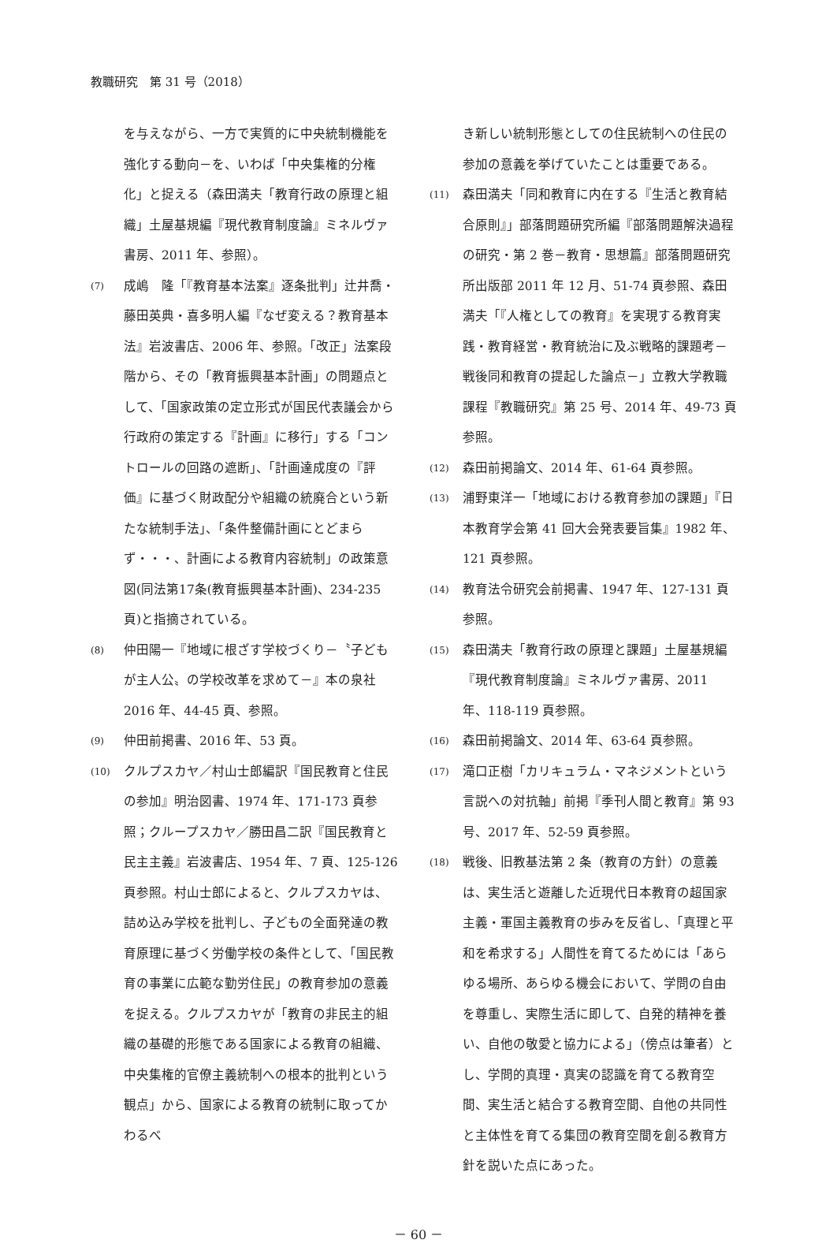教職研究　第 31 号（2018）
を与えながら、一方で実質的に中央統制機能を強化する動向－を、いわば「中央集権的分権化」と捉える（森田満夫「教育行政の原理と組織」土屋基規編『現代教育制度論』ミネルヴァ書房、2011 年、参照）。
(7) 成嶋　隆「『教育基本法案』逐条批判」辻井喬・藤田英典・喜多明人編『なぜ変える？教育基本法』岩波書店、2006 年、参照。「改正」法案段階から、その「教育振興基本計画」の問題点として、「国家政策の定立形式が国民代表議会から行政府の策定する『計画』に移行」する「コントロールの回路の遮断」、「計画達成度の『評価』に基づく財政配分や組織の統廃合という新たな統制手法」、「条件整備計画にとどまらず・・・、計画による教育内容統制」の政策意図(同法第17条(教育振興基本計画)、234-235頁)と指摘されている。
(8) 仲田陽一『地域に根ざす学校づくり－〝子どもが主人公〟の学校改革を求めて－』本の泉社 2016 年、44-45 頁、参照。
(9) 仲田前掲書、2016 年、53 頁。
(10) クルプスカヤ／村山士郎編訳『国民教育と住民の参加』明治図書、1974 年、171-173 頁参照；クループスカヤ／勝田昌二訳『国民教育と民主主義』岩波書店、1954 年、7 頁、125-126 頁参照。村山士郎によると、クルプスカヤは、詰め込み学校を批判し、子どもの全面発達の教育原理に基づく労働学校の条件として、「国民教育の事業に広範な勤労住民」の教育参加の意義を捉える。クルプスカヤが「教育の非民主的組織の基礎的形態である国家による教育の組織、中央集権的官僚主義統制への根本的批判という観点」から、国家による教育の統制に取ってかわるべ
き新しい統制形態としての住民統制への住民の参加の意義を挙げていたことは重要である。
(11) 森田満夫「同和教育に内在する『生活と教育結合原則』」部落問題研究所編『部落問題解決過程の研究・第 2 巻－教育・思想篇』部落問題研究所出版部 2011 年 12 月、51-74 頁参照、森田満夫「『人権としての教育』を実現する教育実践・教育経営・教育統治に及ぶ戦略的課題考－戦後同和教育の提起した論点－」立教大学教職課程『教職研究』第 25 号、2014 年、49-73 頁参照。
(12) 森田前掲論文、2014 年、61-64 頁参照。
(13) 浦野東洋一「地域における教育参加の課題」『日本教育学会第 41 回大会発表要旨集』1982 年、121 頁参照。
(14) 教育法令研究会前掲書、1947 年、127-131 頁参照。
(15) 森田満夫「教育行政の原理と課題」土屋基規編『現代教育制度論』ミネルヴァ書房、2011 年、118-119 頁参照。
(16) 森田前掲論文、2014 年、63-64 頁参照。
(17) 滝口正樹「カリキュラム・マネジメントという言説への対抗軸」前掲『季刊人間と教育』第 93 号、2017 年、52-59 頁参照。
(18) 戦後、旧教基法第 2 条（教育の方針）の意義は、実生活と遊離した近現代日本教育の超国家主義・軍国主義教育の歩みを反省し、「真理と平和を希求する」人間性を育てるためには「あらゆる場所、あらゆる機会において、学問の自由を尊重し、実際生活に即して、自発的精神を養い、自他の敬愛と協力による」（傍点は筆者）とし、学問的真理・真実の認識を育てる教育空間、実生活と結合する教育空間、自他の共同性と主体性を育てる集団の教育空間を創る教育方針を説いた点にあった。
－ 60 －